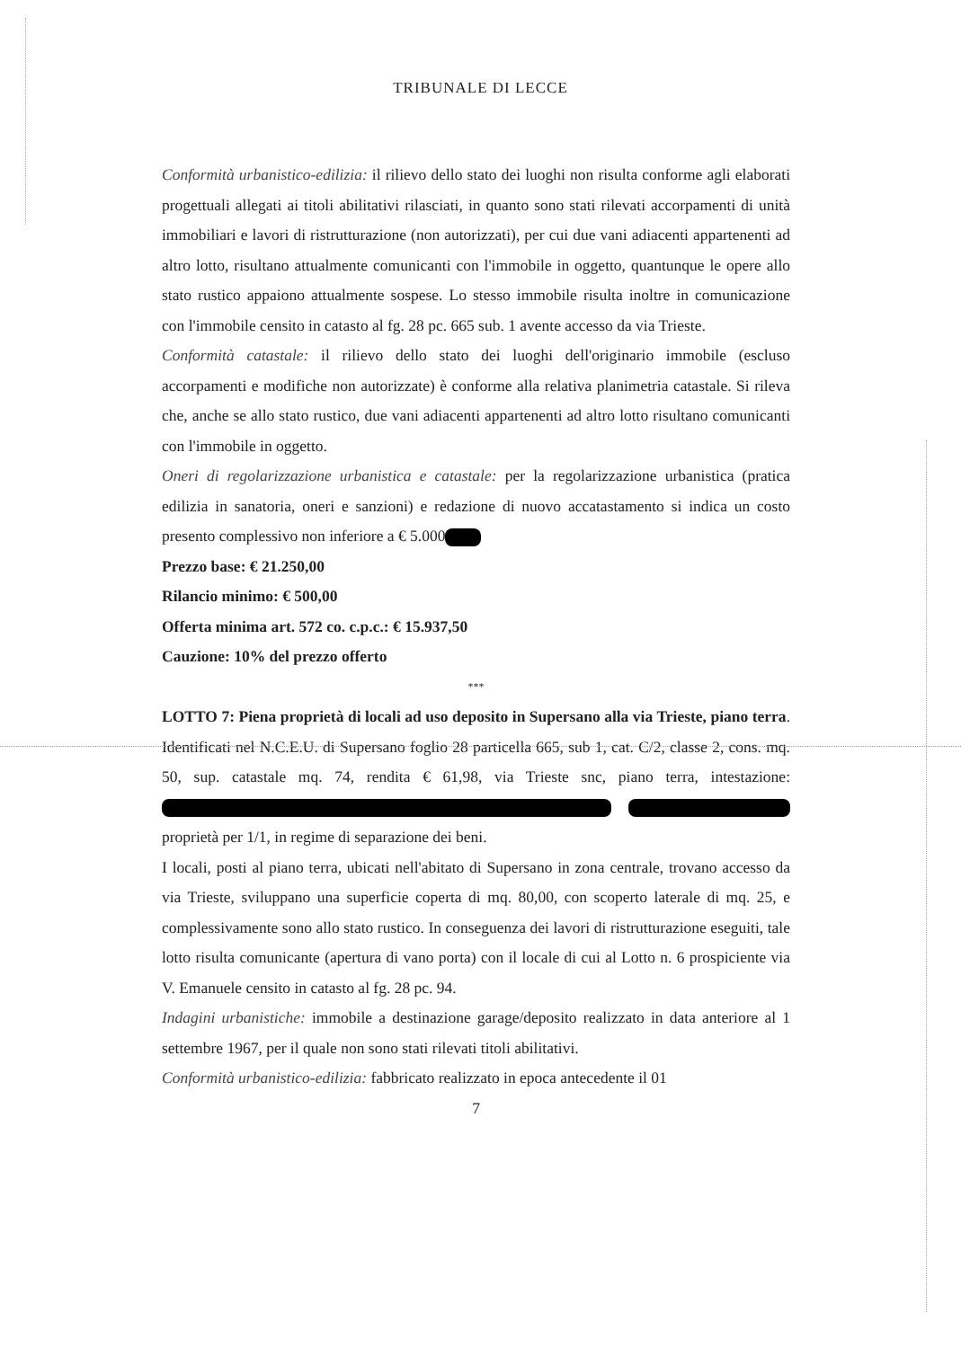TRIBUNALE DI LECCE
Conformità urbanistico-edilizia: il rilievo dello stato dei luoghi non risulta conforme agli elaborati progettuali allegati ai titoli abilitativi rilasciati, in quanto sono stati rilevati accorpamenti di unità immobiliari e lavori di ristrutturazione (non autorizzati), per cui due vani adiacenti appartenenti ad altro lotto, risultano attualmente comunicanti con l'immobile in oggetto, quantunque le opere allo stato rustico appaiono attualmente sospese. Lo stesso immobile risulta inoltre in comunicazione con l'immobile censito in catasto al fg. 28 pc. 665 sub. 1 avente accesso da via Trieste.
Conformità catastale: il rilievo dello stato dei luoghi dell'originario immobile (escluso accorpamenti e modifiche non autorizzate) è conforme alla relativa planimetria catastale. Si rileva che, anche se allo stato rustico, due vani adiacenti appartenenti ad altro lotto risultano comunicanti con l'immobile in oggetto.
Oneri di regolarizzazione urbanistica e catastale: per la regolarizzazione urbanistica (pratica edilizia in sanatoria, oneri e sanzioni) e redazione di nuovo accatastamento si indica un costo presento complessivo non inferiore a € 5.000
Prezzo base: € 21.250,00
Rilancio minimo: € 500,00
Offerta minima art. 572 co. c.p.c.: € 15.937,50
Cauzione: 10% del prezzo offerto
***
LOTTO 7: Piena proprietà di locali ad uso deposito in Supersano alla via Trieste, piano terra. Identificati nel N.C.E.U. di Supersano foglio 28 particella 665, sub 1, cat. C/2, classe 2, cons. mq. 50, sup. catastale mq. 74, rendita € 61,98, via Trieste snc, piano terra, intestazione: proprietà per 1/1, in regime di separazione dei beni.
I locali, posti al piano terra, ubicati nell'abitato di Supersano in zona centrale, trovano accesso da via Trieste, sviluppano una superficie coperta di mq. 80,00, con scoperto laterale di mq. 25, e complessivamente sono allo stato rustico. In conseguenza dei lavori di ristrutturazione eseguiti, tale lotto risulta comunicante (apertura di vano porta) con il locale di cui al Lotto n. 6 prospiciente via V. Emanuele censito in catasto al fg. 28 pc. 94.
Indagini urbanistiche: immobile a destinazione garage/deposito realizzato in data anteriore al 1 settembre 1967, per il quale non sono stati rilevati titoli abilitativi.
Conformità urbanistico-edilizia: fabbricato realizzato in epoca antecedente il 01
7